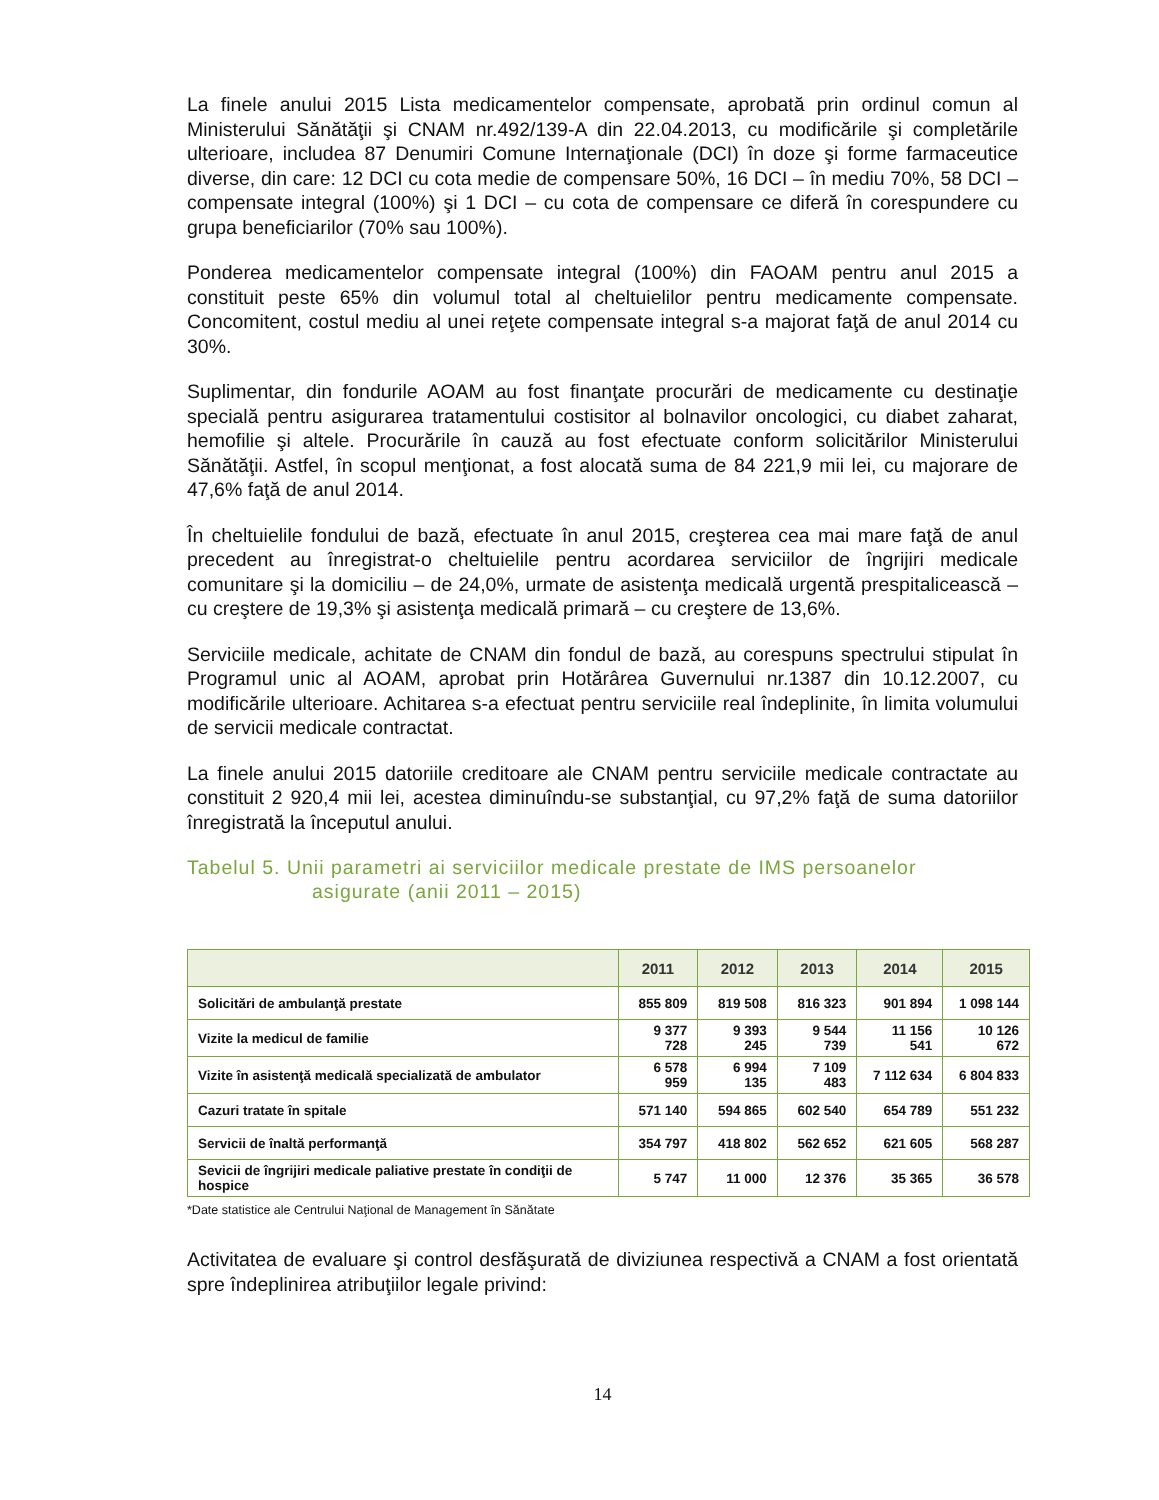La finele anului 2015 Lista medicamentelor compensate, aprobată prin ordinul comun al Ministerului Sănătăţii şi CNAM nr.492/139-A din 22.04.2013, cu modificările şi completările ulterioare, includea 87 Denumiri Comune Internaţionale (DCI) în doze şi forme farmaceutice diverse, din care: 12 DCI cu cota medie de compensare 50%, 16 DCI – în mediu 70%, 58 DCI – compensate integral (100%) şi 1 DCI – cu cota de compensare ce diferă în corespundere cu grupa beneficiarilor (70% sau 100%).
Ponderea medicamentelor compensate integral (100%) din FAOAM pentru anul 2015 a constituit peste 65% din volumul total al cheltuielilor pentru medicamente compensate. Concomitent, costul mediu al unei reţete compensate integral s-a majorat faţă de anul 2014 cu 30%.
Suplimentar, din fondurile AOAM au fost finanţate procurări de medicamente cu destinaţie specială pentru asigurarea tratamentului costisitor al bolnavilor oncologici, cu diabet zaharat, hemofilie şi altele. Procurările în cauză au fost efectuate conform solicitărilor Ministerului Sănătăţii. Astfel, în scopul menţionat, a fost alocată suma de 84 221,9 mii lei, cu majorare de 47,6% faţă de anul 2014.
În cheltuielile fondului de bază, efectuate în anul 2015, creşterea cea mai mare faţă de anul precedent au înregistrat-o cheltuielile pentru acordarea serviciilor de îngrijiri medicale comunitare şi la domiciliu – de 24,0%, urmate de asistenţa medicală urgentă prespitalicească – cu creştere de 19,3% şi asistenţa medicală primară – cu creştere de 13,6%.
Serviciile medicale, achitate de CNAM din fondul de bază, au corespuns spectrului stipulat în Programul unic al AOAM, aprobat prin Hotărârea Guvernului nr.1387 din 10.12.2007, cu modificările ulterioare. Achitarea s-a efectuat pentru serviciile real îndeplinite, în limita volumului de servicii medicale contractat.
La finele anului 2015 datoriile creditoare ale CNAM pentru serviciile medicale contractate au constituit 2 920,4 mii lei, acestea diminuîndu-se substanţial, cu 97,2% faţă de suma datoriilor înregistrată la începutul anului.
Tabelul 5. Unii parametri ai serviciilor medicale prestate de IMS persoanelor
asigurate (anii 2011 – 2015)
| | 2011 | 2012 | 2013 | 2014 | 2015 |
| --- | --- | --- | --- | --- | --- |
| Solicitări de ambulanţă prestate | 855 809 | 819 508 | 816 323 | 901 894 | 1 098 144 |
| Vizite la medicul de familie | 9 377 728 | 9 393 245 | 9 544 739 | 11 156 541 | 10 126 672 |
| Vizite în asistenţă medicală specializată de ambulator | 6 578 959 | 6 994 135 | 7 109 483 | 7 112 634 | 6 804 833 |
| Cazuri tratate în spitale | 571 140 | 594 865 | 602 540 | 654 789 | 551 232 |
| Servicii de înaltă performanţă | 354 797 | 418 802 | 562 652 | 621 605 | 568 287 |
| Sevicii de îngrijiri medicale paliative prestate în condiţii de hospice | 5 747 | 11 000 | 12 376 | 35 365 | 36 578 |
*Date statistice ale Centrului Naţional de Management în Sănătate
Activitatea de evaluare şi control desfăşurată de diviziunea respectivă a CNAM a fost orientată spre îndeplinirea atribuţiilor legale privind:
14